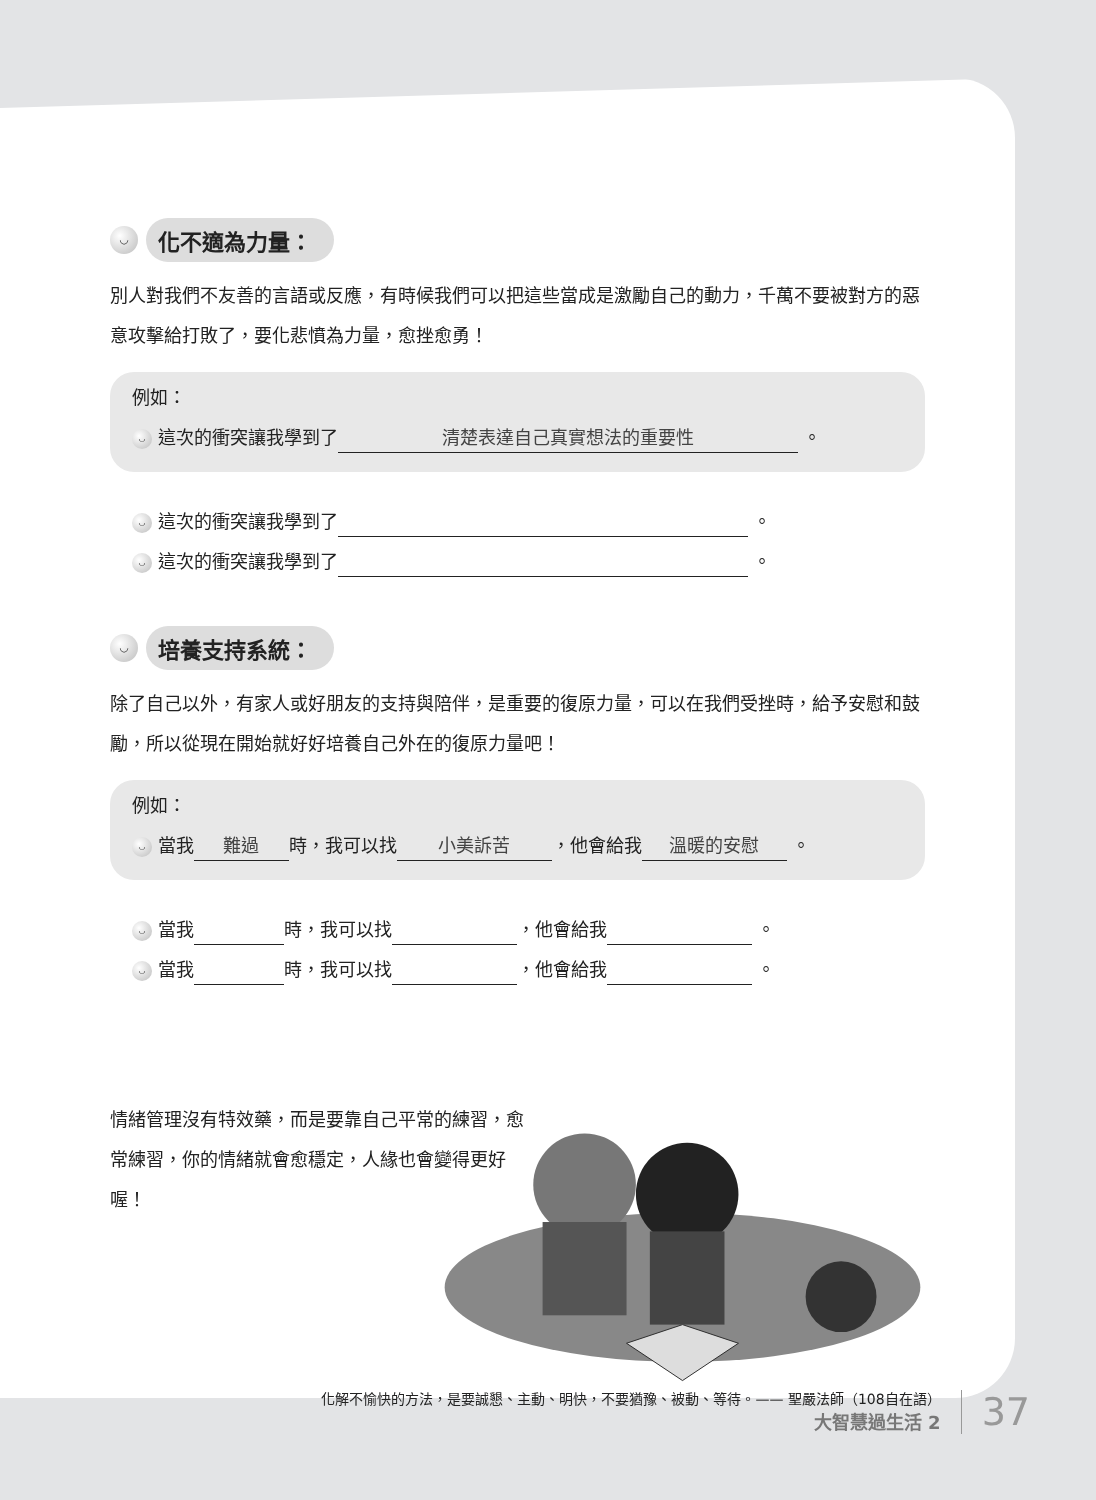◡ 化不適為力量：
別人對我們不友善的言語或反應，有時候我們可以把這些當成是激勵自己的動力，千萬不要被對方的惡意攻擊給打敗了，要化悲憤為力量，愈挫愈勇！
例如：
◡ 這次的衝突讓我學到了 清楚表達自己真實想法的重要性 。
◡ 這次的衝突讓我學到了 。
◡ 這次的衝突讓我學到了 。
◡ 培養支持系統：
除了自己以外，有家人或好朋友的支持與陪伴，是重要的復原力量，可以在我們受挫時，給予安慰和鼓勵，所以從現在開始就好好培養自己外在的復原力量吧！
例如：
◡ 當我 難過 時，我可以找 小美訴苦 ，他會給我 溫暖的安慰 。
◡ 當我 時，我可以找 ，他會給我 。
◡ 當我 時，我可以找 ，他會給我 。
情緒管理沒有特效藥，而是要靠自己平常的練習，愈常練習，你的情緒就會愈穩定，人緣也會變得更好喔！
化解不愉快的方法，是要誠懇、主動、明快，不要猶豫、被動、等待。—— 聖嚴法師（108自在語）
大智慧過生活 2
37